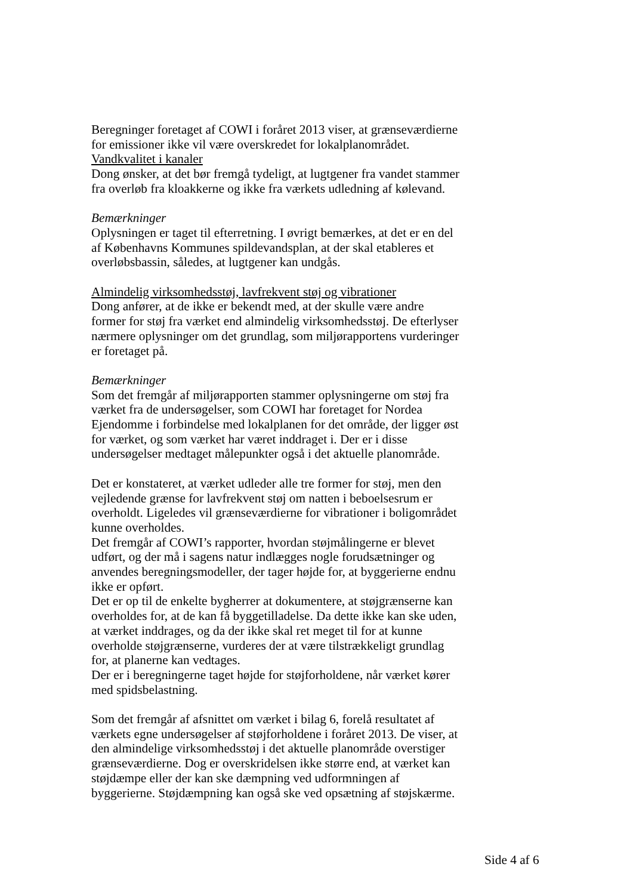Beregninger foretaget af COWI i foråret 2013 viser, at grænseværdierne for emissioner ikke vil være overskredet for lokalplanområdet.
Vandkvalitet i kanaler
Dong ønsker, at det bør fremgå tydeligt, at lugtgener fra vandet stammer fra overløb fra kloakkerne og ikke fra værkets udledning af kølevand.
Bemærkninger
Oplysningen er taget til efterretning. I øvrigt bemærkes, at det er en del af Københavns Kommunes spildevandsplan, at der skal etableres et overløbsbassin, således, at lugtgener kan undgås.
Almindelig virksomhedsstøj, lavfrekvent støj og vibrationer
Dong anfører, at de ikke er bekendt med, at der skulle være andre former for støj fra værket end almindelig virksomhedsstøj. De efterlyser nærmere oplysninger om det grundlag, som miljørapportens vurderinger er foretaget på.
Bemærkninger
Som det fremgår af miljørapporten stammer oplysningerne om støj fra værket fra de undersøgelser, som COWI har foretaget for Nordea Ejendomme i forbindelse med lokalplanen for det område, der ligger øst for værket, og som værket har været inddraget i. Der er i disse undersøgelser medtaget målepunkter også i det aktuelle planområde.
Det er konstateret, at værket udleder alle tre former for støj, men den vejledende grænse for lavfrekvent støj om natten i beboelsesrum er overholdt. Ligeledes vil grænseværdierne for vibrationer i boligområdet kunne overholdes.
Det fremgår af COWI’s rapporter, hvordan støjmålingerne er blevet udført, og der må i sagens natur indlægges nogle forudsætninger og anvendes beregningsmodeller, der tager højde for, at byggerierne endnu ikke er opført.
Det er op til de enkelte bygherrer at dokumentere, at støjgrænserne kan overholdes for, at de kan få byggetilladelse. Da dette ikke kan ske uden, at værket inddrages, og da der ikke skal ret meget til for at kunne overholde støjgrænserne, vurderes der at være tilstrækkeligt grundlag for, at planerne kan vedtages.
Der er i beregningerne taget højde for støjforholdene, når værket kører med spidsbelastning.
Som det fremgår af afsnittet om værket i bilag 6, forelå resultatet af værkets egne undersøgelser af støjforholdene i foråret 2013. De viser, at den almindelige virksomhedsstøj i det aktuelle planområde overstiger grænseværdierne. Dog er overskridelsen ikke større end, at værket kan støjdæmpe eller der kan ske dæmpning ved udformningen af byggerierne. Støjdæmpning kan også ske ved opsætning af støjskærme.
Side 4 af 6